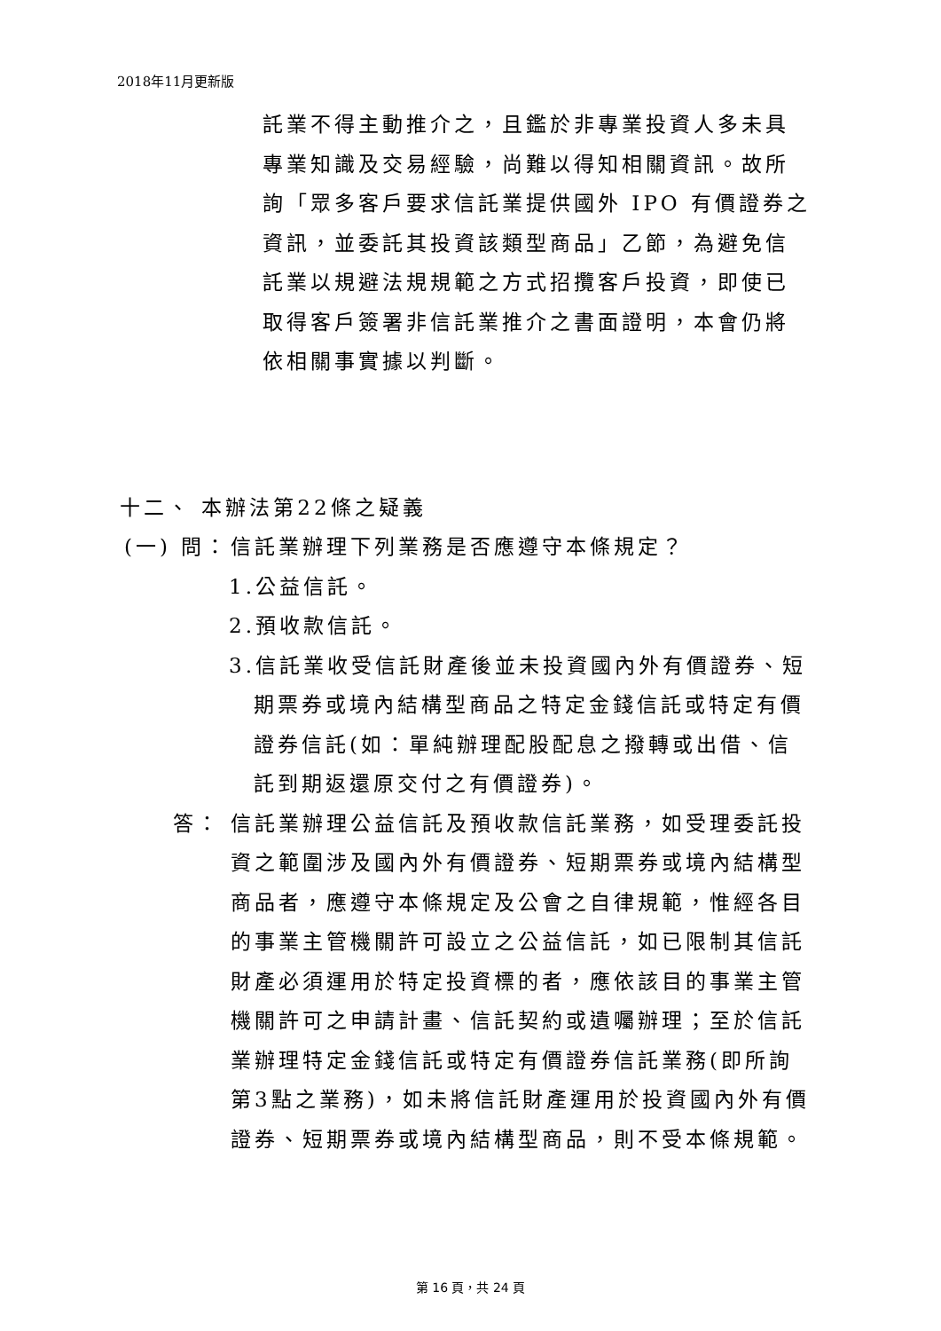2018年11月更新版
託業不得主動推介之，且鑑於非專業投資人多未具專業知識及交易經驗，尚難以得知相關資訊。故所詢「眾多客戶要求信託業提供國外 IPO 有價證券之資訊，並委託其投資該類型商品」乙節，為避免信託業以規避法規規範之方式招攬客戶投資，即使已取得客戶簽署非信託業推介之書面證明，本會仍將依相關事實據以判斷。
十二、 本辦法第22條之疑義
(一) 問：
信託業辦理下列業務是否應遵守本條規定？
1.公益信託。
2.預收款信託。
3.信託業收受信託財產後並未投資國內外有價證券、短期票券或境內結構型商品之特定金錢信託或特定有價證券信託(如：單純辦理配股配息之撥轉或出借、信託到期返還原交付之有價證券)。
答： 信託業辦理公益信託及預收款信託業務，如受理委託投資之範圍涉及國內外有價證券、短期票券或境內結構型商品者，應遵守本條規定及公會之自律規範，惟經各目的事業主管機關許可設立之公益信託，如已限制其信託財產必須運用於特定投資標的者，應依該目的事業主管機關許可之申請計畫、信託契約或遺囑辦理；至於信託業辦理特定金錢信託或特定有價證券信託業務(即所詢第3點之業務)，如未將信託財產運用於投資國內外有價證券、短期票券或境內結構型商品，則不受本條規範。
第 16 頁，共 24 頁